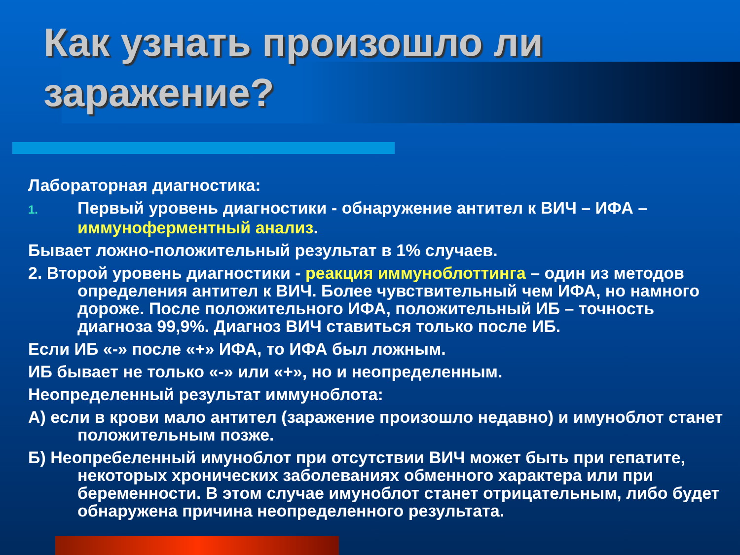Как узнать произошло ли заражение?
Лабораторная диагностика:
1. Первый уровень диагностики - обнаружение антител к ВИЧ – ИФА – иммуноферментный анализ.
Бывает ложно-положительный результат в 1% случаев.
2. Второй уровень диагностики - реакция иммуноблоттинга – один из методов определения антител к ВИЧ. Более чувствительный чем ИФА, но намного дороже. После положительного ИФА, положительный ИБ – точность диагноза 99,9%. Диагноз ВИЧ ставиться только после ИБ.
Если ИБ «-» после «+» ИФА, то ИФА был ложным.
ИБ бывает не только «-» или «+», но и неопределенным.
Неопределенный результат иммуноблота:
А) если в крови мало антител (заражение произошло недавно) и имуноблот станет положительным позже.
Б) Неопребеленный имуноблот при отсутствии ВИЧ может быть при гепатите, некоторых хронических заболеваниях обменного характера или при беременности. В этом случае имуноблот станет отрицательным, либо будет обнаружена причина неопределенного результата.